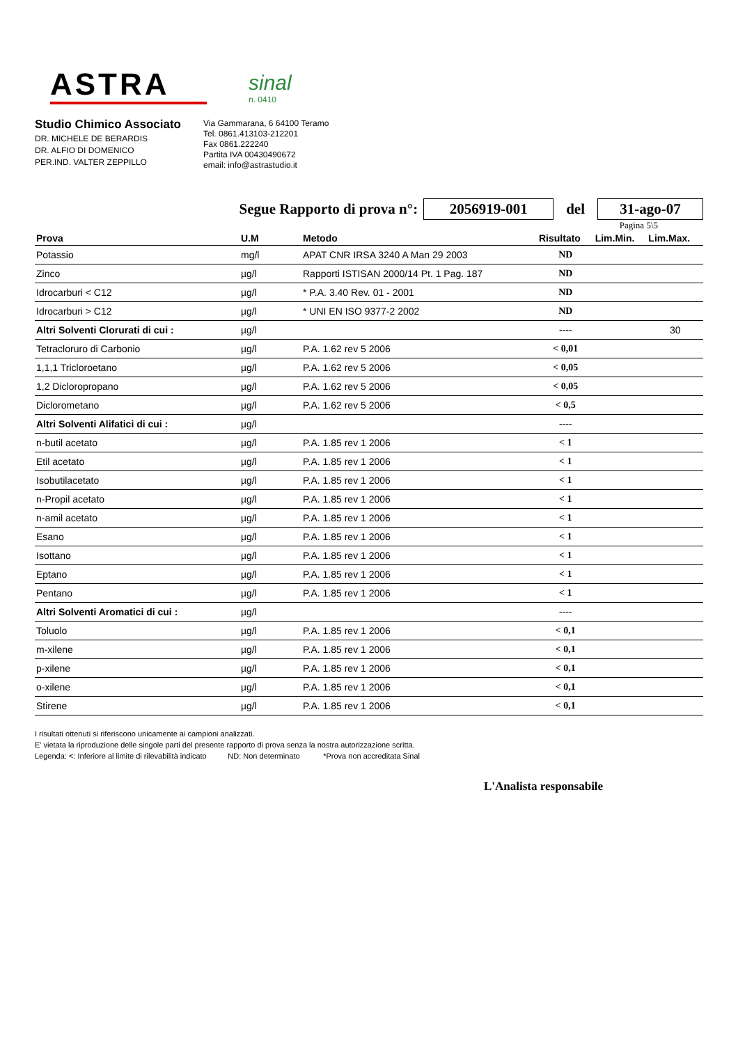ASTRA
sinal
n. 0410
Studio Chimico Associato
DR. MICHELE DE BERARDIS
DR. ALFIO DI DOMENICO
PER.IND. VALTER ZEPPILLO
Via Gammarana, 6 64100 Teramo
Tel. 0861.413103-212201
Fax 0861.222240
Partita IVA 00430490672
email: info@astrastudio.it
Segue Rapporto di prova n°: 2056919-001 del 31-ago-07
Pagina 5\5
| Prova | U.M | Metodo | Risultato | Lim.Min. | Lim.Max. |
| --- | --- | --- | --- | --- | --- |
| Potassio | mg/l | APAT CNR IRSA 3240 A Man 29 2003 | ND | | |
| Zinco | µg/l | Rapporti ISTISAN 2000/14 Pt. 1 Pag. 187 | ND | | |
| Idrocarburi < C12 | µg/l | * P.A. 3.40 Rev. 01 - 2001 | ND | | |
| Idrocarburi > C12 | µg/l | * UNI EN ISO 9377-2 2002 | ND | | |
| Altri Solventi Clorurati di cui : | µg/l | | ---- | | 30 |
| Tetracloruro di Carbonio | µg/l | P.A. 1.62 rev 5 2006 | < 0,01 | | |
| 1,1,1 Tricloroetano | µg/l | P.A. 1.62 rev 5 2006 | < 0,05 | | |
| 1,2 Dicloropropano | µg/l | P.A. 1.62 rev 5 2006 | < 0,05 | | |
| Diclorometano | µg/l | P.A. 1.62 rev 5 2006 | < 0,5 | | |
| Altri Solventi Alifatici di cui : | µg/l | | ---- | | |
| n-butil acetato | µg/l | P.A. 1.85 rev 1 2006 | < 1 | | |
| Etil acetato | µg/l | P.A. 1.85 rev 1 2006 | < 1 | | |
| Isobutilacetato | µg/l | P.A. 1.85 rev 1 2006 | < 1 | | |
| n-Propil acetato | µg/l | P.A. 1.85 rev 1 2006 | < 1 | | |
| n-amil acetato | µg/l | P.A. 1.85 rev 1 2006 | < 1 | | |
| Esano | µg/l | P.A. 1.85 rev 1 2006 | < 1 | | |
| Isottano | µg/l | P.A. 1.85 rev 1 2006 | < 1 | | |
| Eptano | µg/l | P.A. 1.85 rev 1 2006 | < 1 | | |
| Pentano | µg/l | P.A. 1.85 rev 1 2006 | < 1 | | |
| Altri Solventi Aromatici di cui : | µg/l | | ---- | | |
| Toluolo | µg/l | P.A. 1.85 rev 1 2006 | < 0,1 | | |
| m-xilene | µg/l | P.A. 1.85 rev 1 2006 | < 0,1 | | |
| p-xilene | µg/l | P.A. 1.85 rev 1 2006 | < 0,1 | | |
| o-xilene | µg/l | P.A. 1.85 rev 1 2006 | < 0,1 | | |
| Stirene | µg/l | P.A. 1.85 rev 1 2006 | < 0,1 | | |
I risultati ottenuti si riferiscono unicamente ai campioni analizzati.
E' vietata la riproduzione delle singole parti del presente rapporto di prova senza la nostra autorizzazione scritta.
Legenda: <: Inferiore al limite di rilevabilità indicato ND: Non determinato *Prova non accreditata Sinal
L'Analista responsabile